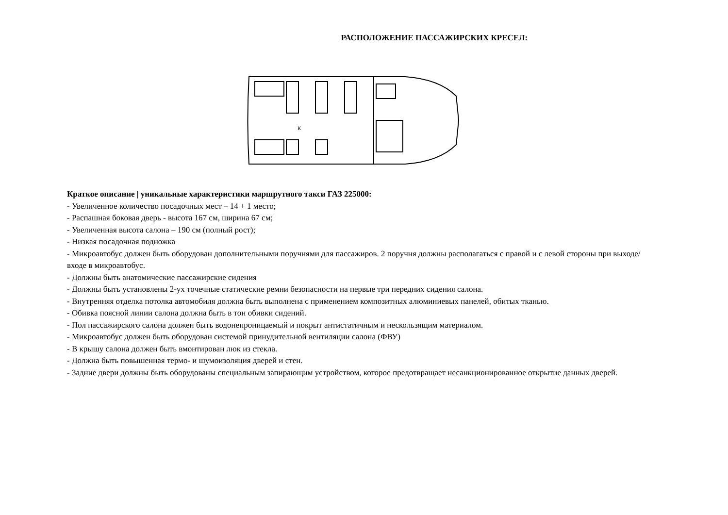РАСПОЛОЖЕНИЕ ПАССАЖИРСКИХ КРЕСЕЛ:
К
Краткое описание | уникальные характеристики маршрутного такси ГАЗ 225000:
- Увеличенное количество посадочных мест – 14 + 1 место;
- Распашная боковая дверь - высота 167 см, ширина 67 см;
- Увеличенная высота салона – 190 см (полный рост);
- Низкая посадочная подножка
- Микроавтобус должен быть оборудован дополнительными поручнями для пассажиров. 2 поручня должны располагаться с правой и с левой стороны при выходе/входе в микроавтобус.
- Должны быть анатомические пассажирские сидения
- Должны быть установлены 2-ух точечные статические ремни безопасности на первые три передних сидения салона.
- Внутренняя отделка потолка автомобиля должна быть выполнена с применением композитных алюминиевых панелей, обитых тканью.
- Обивка поясной линии салона должна быть в тон обивки сидений.
- Пол пассажирского салона должен быть водонепроницаемый и покрыт антистатичным и нескользящим материалом.
- Микроавтобус должен быть оборудован системой принудительной вентиляции салона (ФВУ)
- В крышу салона должен быть вмонтирован люк из стекла.
- Должна быть повышенная термо- и шумоизоляция дверей и стен.
- Задние двери должны быть оборудованы специальным запирающим устройством, которое предотвращает несанкционированное открытие данных дверей.